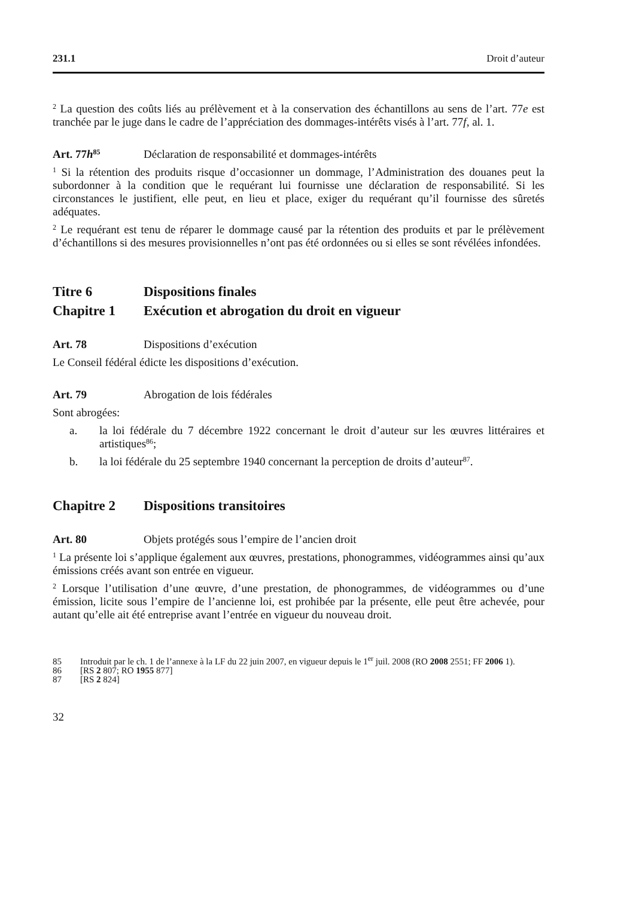231.1 Droit d’auteur
<sup>2</sup> La question des coûts liés au prélèvement et à la conservation des échantillons au sens de l’art. 77e est tranchée par le juge dans le cadre de l’appréciation des dommages-intérêts visés à l’art. 77f, al. 1.
Art. 77h<sup>85</sup> Déclaration de responsabilité et dommages-intérêts
<sup>1</sup> Si la rétention des produits risque d’occasionner un dommage, l’Administration des douanes peut la subordonner à la condition que le requérant lui fournisse une déclaration de responsabilité. Si les circonstances le justifient, elle peut, en lieu et place, exiger du requérant qu’il fournisse des sûretés adéquates.
<sup>2</sup> Le requérant est tenu de réparer le dommage causé par la rétention des produits et par le prélèvement d’échantillons si des mesures provisionnelles n’ont pas été ordonnées ou si elles se sont révélées infondées.
Titre 6 Dispositions finales
Chapitre 1 Exécution et abrogation du droit en vigueur
Art. 78 Dispositions d’exécution
Le Conseil fédéral édicte les dispositions d’exécution.
Art. 79 Abrogation de lois fédérales
Sont abrogées:
a. la loi fédérale du 7 décembre 1922 concernant le droit d’auteur sur les œuvres littéraires et artistiques<sup>86</sup>;
b. la loi fédérale du 25 septembre 1940 concernant la perception de droits d’auteur<sup>87</sup>.
Chapitre 2 Dispositions transitoires
Art. 80 Objets protégés sous l’empire de l’ancien droit
<sup>1</sup> La présente loi s’applique également aux œuvres, prestations, phonogrammes, vidéogrammes ainsi qu’aux émissions créés avant son entrée en vigueur.
<sup>2</sup> Lorsque l’utilisation d’une œuvre, d’une prestation, de phonogrammes, de vidéogrammes ou d’une émission, licite sous l’empire de l’ancienne loi, est prohibée par la présente, elle peut être achevée, pour autant qu’elle ait été entreprise avant l’entrée en vigueur du nouveau droit.
85 Introduit par le ch. 1 de l’annexe à la LF du 22 juin 2007, en vigueur depuis le 1<sup>er</sup> juil. 2008 (RO 2008 2551; FF 2006 1).
86 [RS 2 807; RO 1955 877]
87 [RS 2 824]
32